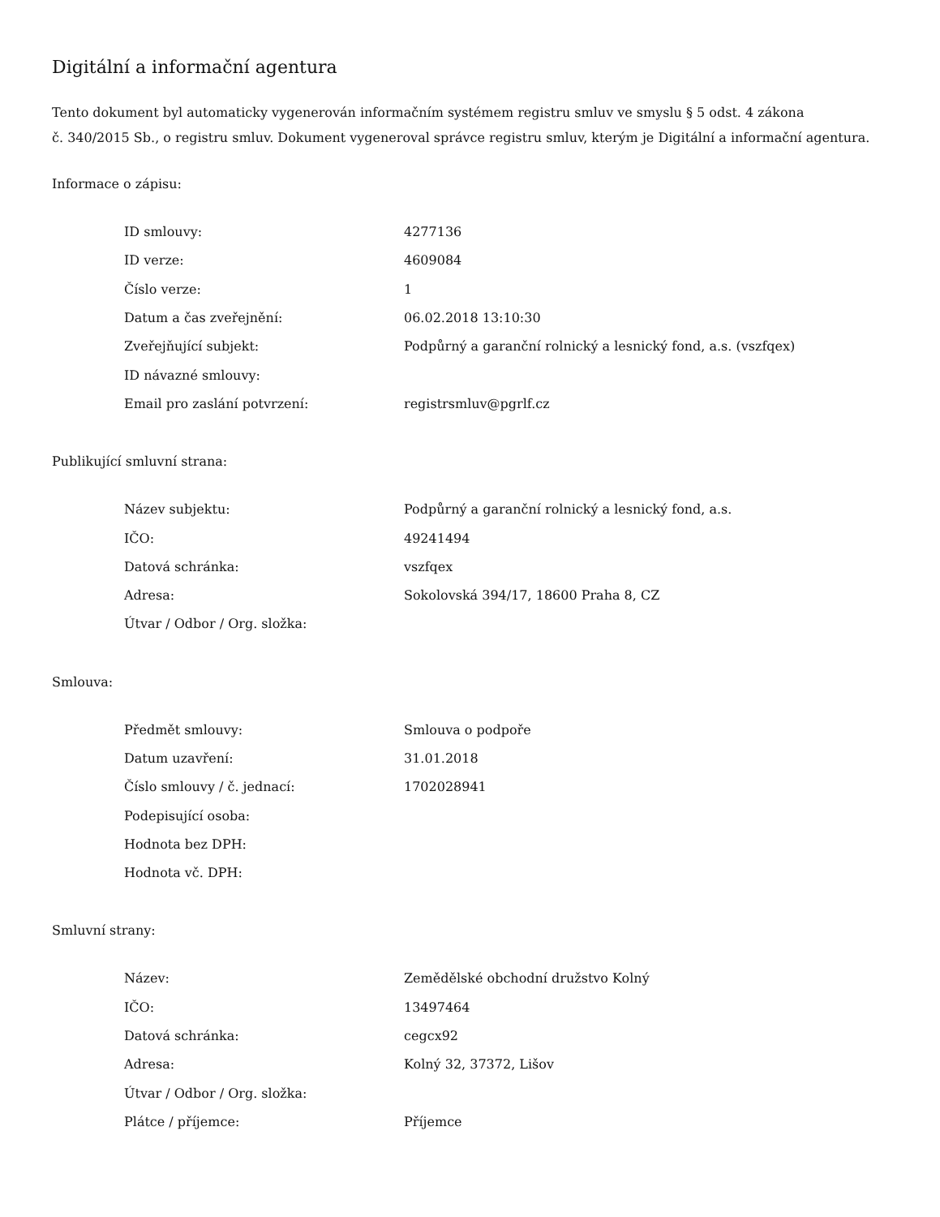Digitální a informační agentura
Tento dokument byl automaticky vygenerován informačním systémem registru smluv ve smyslu § 5 odst. 4 zákona
č. 340/2015 Sb., o registru smluv. Dokument vygeneroval správce registru smluv, kterým je Digitální a informační agentura.
Informace o zápisu:
| ID smlouvy: | 4277136 |
| ID verze: | 4609084 |
| Číslo verze: | 1 |
| Datum a čas zveřejnění: | 06.02.2018 13:10:30 |
| Zveřejňující subjekt: | Podpůrný a garanční rolnický a lesnický fond, a.s. (vszfqex) |
| ID návazné smlouvy: | |
| Email pro zaslání potvrzení: | registrsmluv@pgrlf.cz |
Publikující smluvní strana:
| Název subjektu: | Podpůrný a garanční rolnický a lesnický fond, a.s. |
| IČO: | 49241494 |
| Datová schránka: | vszfqex |
| Adresa: | Sokolovská 394/17, 18600 Praha 8, CZ |
| Útvar / Odbor / Org. složka: | |
Smlouva:
| Předmět smlouvy: | Smlouva o podpoře |
| Datum uzavření: | 31.01.2018 |
| Číslo smlouvy / č. jednací: | 1702028941 |
| Podepisující osoba: | |
| Hodnota bez DPH: | |
| Hodnota vč. DPH: | |
Smluvní strany:
| Název: | Zemědělské obchodní družstvo Kolný |
| IČO: | 13497464 |
| Datová schránka: | cegcx92 |
| Adresa: | Kolný 32, 37372, Lišov |
| Útvar / Odbor / Org. složka: | |
| Plátce / příjemce: | Příjemce |